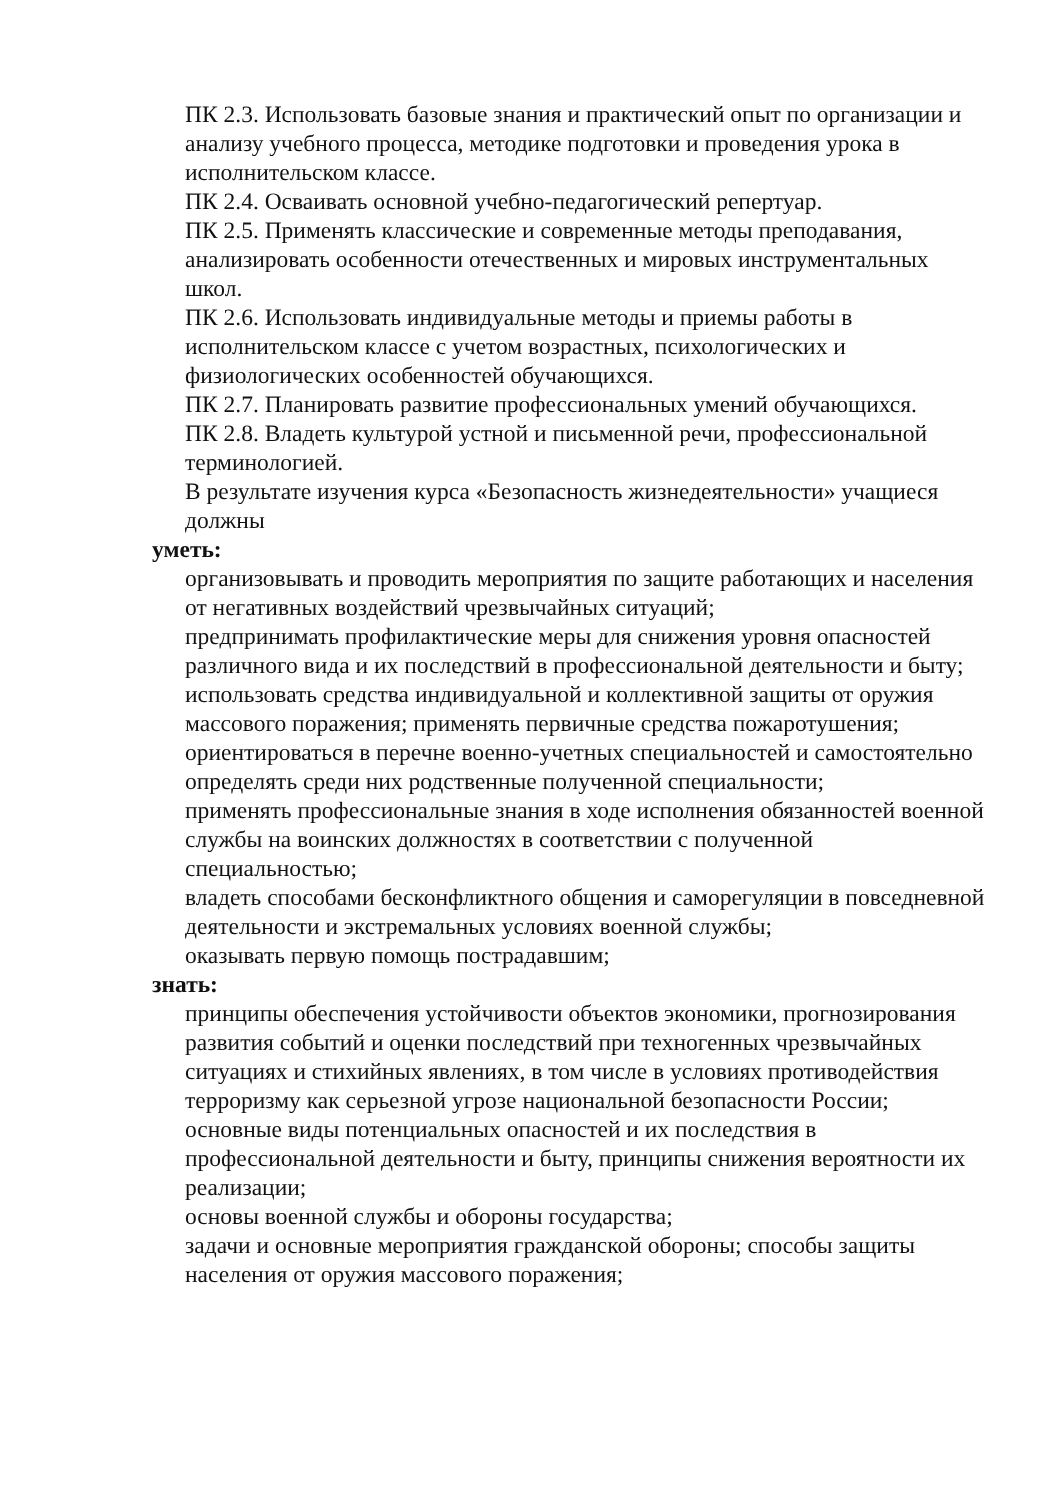ПК 2.3. Использовать базовые знания и практический опыт по организации и анализу учебного процесса, методике подготовки и проведения урока в исполнительском классе.
ПК 2.4. Осваивать основной учебно-педагогический репертуар.
ПК 2.5. Применять классические и современные методы преподавания, анализировать особенности отечественных и мировых инструментальных школ.
ПК 2.6. Использовать индивидуальные методы и приемы работы в исполнительском классе с учетом возрастных, психологических и физиологических особенностей обучающихся.
ПК 2.7. Планировать развитие профессиональных умений обучающихся.
ПК 2.8. Владеть культурой устной и письменной речи, профессиональной терминологией.
В результате изучения курса «Безопасность жизнедеятельности» учащиеся должны
уметь:
организовывать и проводить мероприятия по защите работающих и населения от негативных воздействий чрезвычайных ситуаций;
предпринимать профилактические меры для снижения уровня опасностей различного вида и их последствий в профессиональной деятельности и быту;
использовать средства индивидуальной и коллективной защиты от оружия массового поражения; применять первичные средства пожаротушения;
ориентироваться в перечне военно-учетных специальностей и самостоятельно определять среди них родственные полученной специальности;
применять профессиональные знания в ходе исполнения обязанностей военной службы на воинских должностях в соответствии с полученной специальностью;
владеть способами бесконфликтного общения и саморегуляции в повседневной деятельности и экстремальных условиях военной службы;
оказывать первую помощь пострадавшим;
знать:
принципы обеспечения устойчивости объектов экономики, прогнозирования развития событий и оценки последствий при техногенных чрезвычайных ситуациях и стихийных явлениях, в том числе в условиях противодействия терроризму как серьезной угрозе национальной безопасности России;
основные виды потенциальных опасностей и их последствия в профессиональной деятельности и быту, принципы снижения вероятности их реализации;
основы военной службы и обороны государства;
задачи и основные мероприятия гражданской обороны; способы защиты населения от оружия массового поражения;